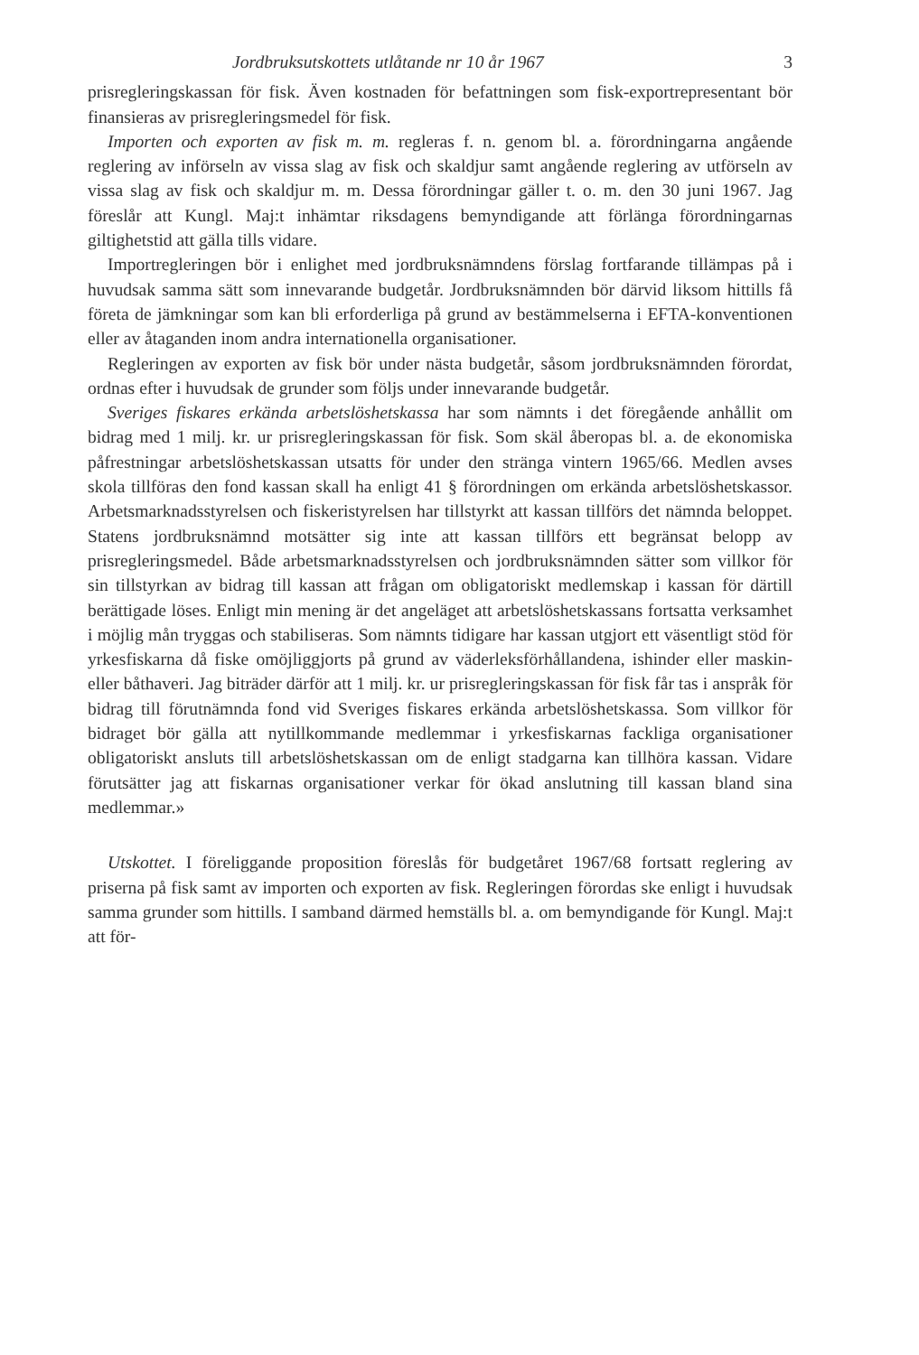Jordbruksutskottets utlåtande nr 10 år 1967 3
prisregleringskassan för fisk. Även kostnaden för befattningen som fisk-exportrepresentant bör finansieras av prisregleringsmedel för fisk.
Importen och exporten av fisk m. m. regleras f. n. genom bl. a. förordningarna angående reglering av införseln av vissa slag av fisk och skaldjur samt angående reglering av utförseln av vissa slag av fisk och skaldjur m. m. Dessa förordningar gäller t. o. m. den 30 juni 1967. Jag föreslår att Kungl. Maj:t inhämtar riksdagens bemyndigande att förlänga förordningarnas giltighetstid att gälla tills vidare.
Importregleringen bör i enlighet med jordbruksnämndens förslag fortfarande tillämpas på i huvudsak samma sätt som innevarande budgetår. Jordbruksnämnden bör därvid liksom hittills få företa de jämkningar som kan bli erforderliga på grund av bestämmelserna i EFTA-konventionen eller av åtaganden inom andra internationella organisationer.
Regleringen av exporten av fisk bör under nästa budgetår, såsom jordbruksnämnden förordat, ordnas efter i huvudsak de grunder som följs under innevarande budgetår.
Sveriges fiskares erkända arbetslöshetskassa har som nämnts i det föregående anhållit om bidrag med 1 milj. kr. ur prisregleringskassan för fisk. Som skäl åberopas bl. a. de ekonomiska påfrestningar arbetslöshetskassan utsatts för under den stränga vintern 1965/66. Medlen avses skola tillföras den fond kassan skall ha enligt 41 § förordningen om erkända arbetslöshetskassor. Arbetsmarknadsstyrelsen och fiskeristyrelsen har tillstyrkt att kassan tillförs det nämnda beloppet. Statens jordbruksnämnd motsätter sig inte att kassan tillförs ett begränsat belopp av prisregleringsmedel. Både arbetsmarknadsstyrelsen och jordbruksnämnden sätter som villkor för sin tillstyrkan av bidrag till kassan att frågan om obligatoriskt medlemskap i kassan för därtill berättigade löses. Enligt min mening är det angeläget att arbetslöshetskassans fortsatta verksamhet i möjlig mån tryggas och stabiliseras. Som nämnts tidigare har kassan utgjort ett väsentligt stöd för yrkesfiskarna då fiske omöjliggjorts på grund av väderleksförhållandena, ishinder eller maskin- eller båthaveri. Jag biträder därför att 1 milj. kr. ur prisregleringskassan för fisk får tas i anspråk för bidrag till förutnämnda fond vid Sveriges fiskares erkända arbetslöshetskassa. Som villkor för bidraget bör gälla att nytillkommande medlemmar i yrkesfiskarnas fackliga organisationer obligatoriskt ansluts till arbetslöshetskassan om de enligt stadgarna kan tillhöra kassan. Vidare förutsätter jag att fiskarnas organisationer verkar för ökad anslutning till kassan bland sina medlemmar.»
Utskottet. I föreliggande proposition föreslås för budgetåret 1967/68 fortsatt reglering av priserna på fisk samt av importen och exporten av fisk. Regleringen förordas ske enligt i huvudsak samma grunder som hittills. I samband därmed hemställs bl. a. om bemyndigande för Kungl. Maj:t att för-